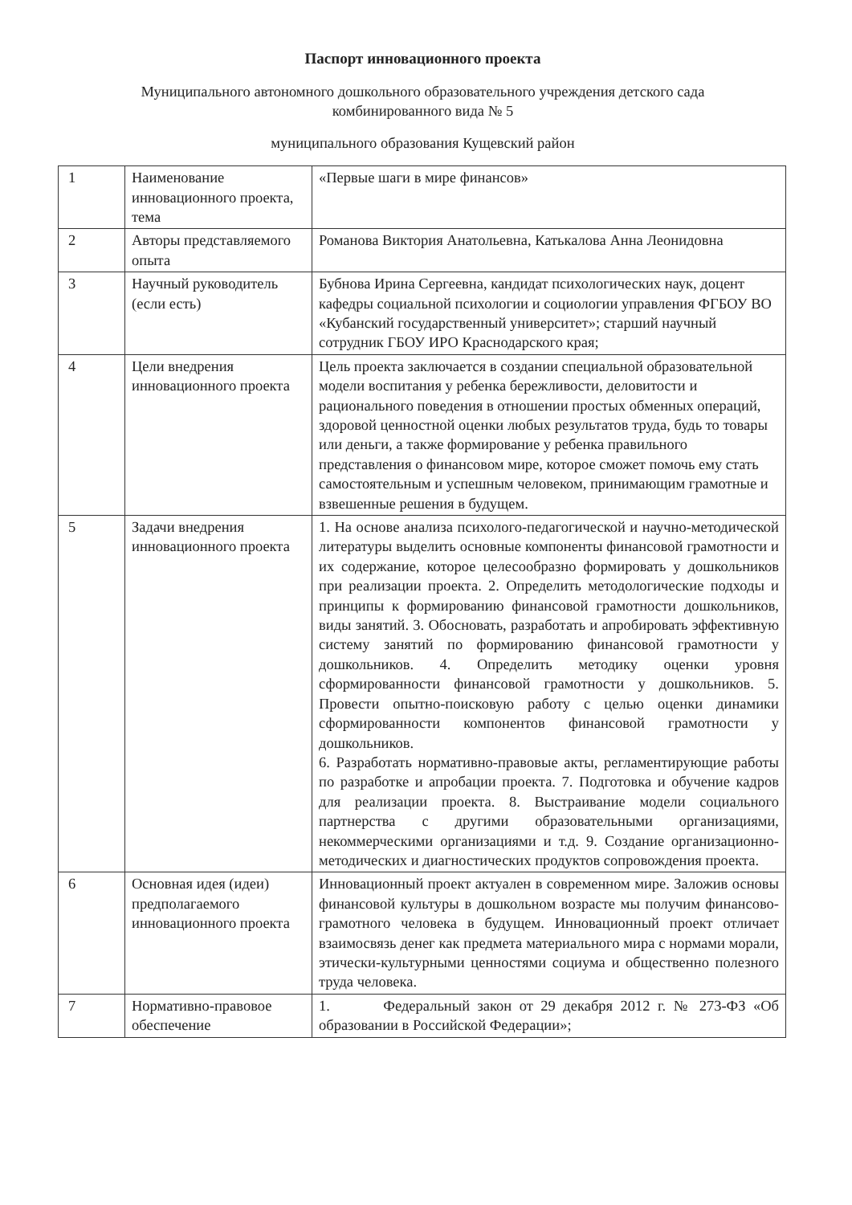Паспорт инновационного проекта
Муниципального автономного дошкольного образовательного учреждения детского сада
комбинированного вида № 5
муниципального образования Кущевский район
| 1 | Наименование инновационного проекта, тема | «Первые шаги в мире финансов» |
| 2 | Авторы представляемого опыта | Романова Виктория Анатольевна, Катькалова Анна Леонидовна |
| 3 | Научный руководитель (если есть) | Бубнова Ирина Сергеевна, кандидат психологических наук, доцент кафедры социальной психологии и социологии управления ФГБОУ ВО «Кубанский государственный университет»; старший научный сотрудник ГБОУ ИРО Краснодарского края; |
| 4 | Цели внедрения инновационного проекта | Цель проекта заключается в создании специальной образовательной модели воспитания у ребенка бережливости, деловитости и рационального поведения в отношении простых обменных операций, здоровой ценностной оценки любых результатов труда, будь то товары или деньги, а также формирование у ребенка правильного представления о финансовом мире, которое сможет помочь ему стать самостоятельным и успешным человеком, принимающим грамотные и взвешенные решения в будущем. |
| 5 | Задачи внедрения инновационного проекта | 1. На основе анализа психолого-педагогической и научно-методической литературы выделить основные компоненты финансовой грамотности и их содержание, которое целесообразно формировать у дошкольников при реализации проекта. 2. Определить методологические подходы и принципы к формированию финансовой грамотности дошкольников, виды занятий. 3. Обосновать, разработать и апробировать эффективную систему занятий по формированию финансовой грамотности у дошкольников. 4. Определить методику оценки уровня сформированности финансовой грамотности у дошкольников. 5. Провести опытно-поисковую работу с целью оценки динамики сформированности компонентов финансовой грамотности у дошкольников. 6. Разработать нормативно-правовые акты, регламентирующие работы по разработке и апробации проекта. 7. Подготовка и обучение кадров для реализации проекта. 8. Выстраивание модели социального партнерства с другими образовательными организациями, некоммерческими организациями и т.д. 9. Создание организационно-методических и диагностических продуктов сопровождения проекта. |
| 6 | Основная идея (идеи) предполагаемого инновационного проекта | Инновационный проект актуален в современном мире. Заложив основы финансовой культуры в дошкольном возрасте мы получим финансово-грамотного человека в будущем. Инновационный проект отличает взаимосвязь денег как предмета материального мира с нормами морали, этически-культурными ценностями социума и общественно полезного труда человека. |
| 7 | Нормативно-правовое обеспечение | 1. Федеральный закон от 29 декабря 2012 г. № 273-ФЗ «Об образовании в Российской Федерации»; |